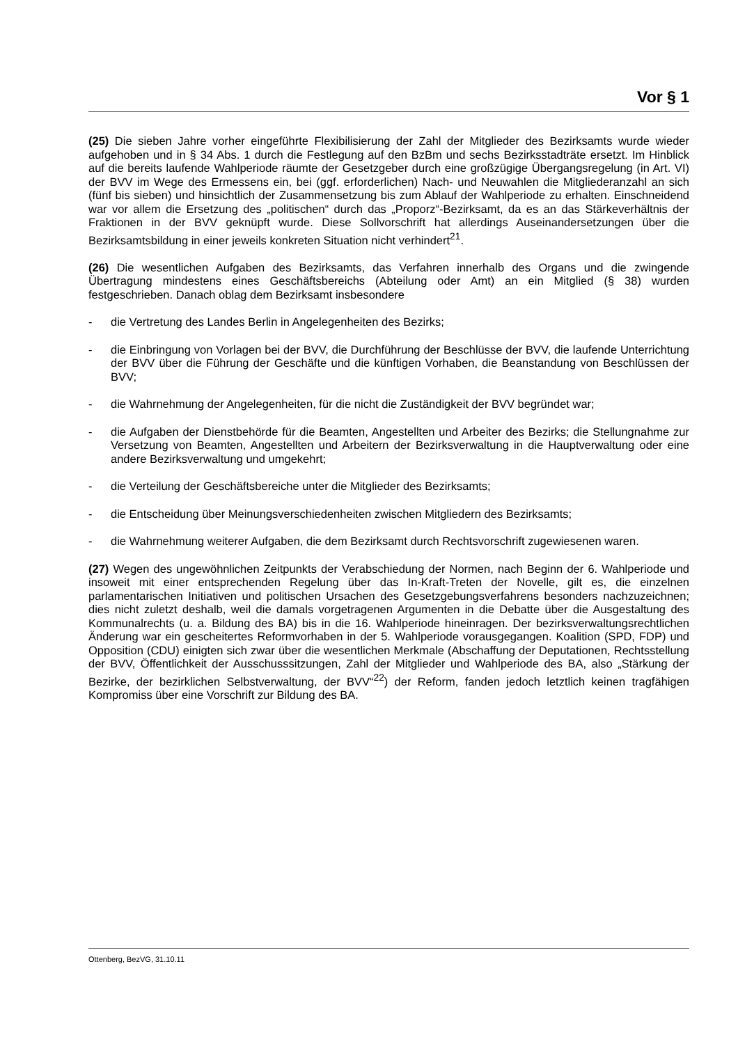Vor § 1
(25) Die sieben Jahre vorher eingeführte Flexibilisierung der Zahl der Mitglieder des Bezirksamts wurde wieder aufgehoben und in § 34 Abs. 1 durch die Festlegung auf den BzBm und sechs Bezirksstadträte ersetzt. Im Hinblick auf die bereits laufende Wahlperiode räumte der Gesetzgeber durch eine großzügige Übergangsregelung (in Art. VI) der BVV im Wege des Ermessens ein, bei (ggf. erforderlichen) Nach- und Neuwahlen die Mitgliederanzahl an sich (fünf bis sieben) und hinsichtlich der Zusammensetzung bis zum Ablauf der Wahlperiode zu erhalten. Einschneidend war vor allem die Ersetzung des „politischen“ durch das „Proporz“-Bezirksamt, da es an das Stärkeverhältnis der Fraktionen in der BVV geknüpft wurde. Diese Sollvorschrift hat allerdings Auseinandersetzungen über die Bezirksamtsbildung in einer jeweils konkreten Situation nicht verhindert<sup>21</sup>.
(26) Die wesentlichen Aufgaben des Bezirksamts, das Verfahren innerhalb des Organs und die zwingende Übertragung mindestens eines Geschäftsbereichs (Abteilung oder Amt) an ein Mitglied (§ 38) wurden festgeschrieben. Danach oblag dem Bezirksamt insbesondere
- die Vertretung des Landes Berlin in Angelegenheiten des Bezirks;
- die Einbringung von Vorlagen bei der BVV, die Durchführung der Beschlüsse der BVV, die laufende Unterrichtung der BVV über die Führung der Geschäfte und die künftigen Vorhaben, die Beanstandung von Beschlüssen der BVV;
- die Wahrnehmung der Angelegenheiten, für die nicht die Zuständigkeit der BVV begründet war;
- die Aufgaben der Dienstbehörde für die Beamten, Angestellten und Arbeiter des Bezirks; die Stellungnahme zur Versetzung von Beamten, Angestellten und Arbeitern der Bezirksverwaltung in die Hauptverwaltung oder eine andere Bezirksverwaltung und umgekehrt;
- die Verteilung der Geschäftsbereiche unter die Mitglieder des Bezirksamts;
- die Entscheidung über Meinungsverschiedenheiten zwischen Mitgliedern des Bezirksamts;
- die Wahrnehmung weiterer Aufgaben, die dem Bezirksamt durch Rechtsvorschrift zugewiesenen waren.
(27) Wegen des ungewöhnlichen Zeitpunkts der Verabschiedung der Normen, nach Beginn der 6. Wahlperiode und insoweit mit einer entsprechenden Regelung über das In-Kraft-Treten der Novelle, gilt es, die einzelnen parlamentarischen Initiativen und politischen Ursachen des Gesetzgebungsverfahrens besonders nachzuzeichnen; dies nicht zuletzt deshalb, weil die damals vorgetragenen Argumenten in die Debatte über die Ausgestaltung des Kommunalrechts (u. a. Bildung des BA) bis in die 16. Wahlperiode hineinragen. Der bezirksverwaltungsrechtlichen Änderung war ein gescheitertes Reformvorhaben in der 5. Wahlperiode vorausgegangen. Koalition (SPD, FDP) und Opposition (CDU) einigten sich zwar über die wesentlichen Merkmale (Abschaffung der Deputationen, Rechtsstellung der BVV, Öffentlichkeit der Ausschusssitzungen, Zahl der Mitglieder und Wahlperiode des BA, also „Stärkung der Bezirke, der bezirklichen Selbstverwaltung, der BVV“<sup>22</sup>) der Reform, fanden jedoch letztlich keinen tragfähigen Kompromiss über eine Vorschrift zur Bildung des BA.
Ottenberg, BezVG, 31.10.11